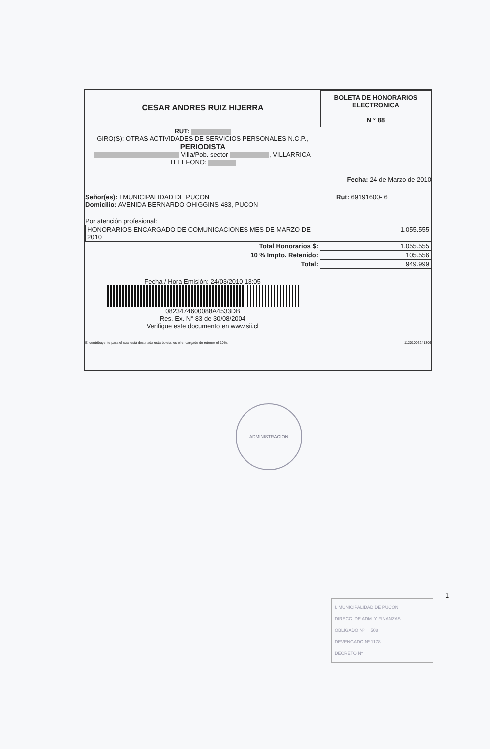CESAR ANDRES RUIZ HIJERRA
BOLETA DE HONORARIOS
ELECTRONICA
N ° 88
RUT:
GIRO(S): OTRAS ACTIVIDADES DE SERVICIOS PERSONALES N.C.P.,
PERIODISTA
Villa/Pob. sector , VILLARRICA
TELEFONO:
Fecha: 24 de Marzo de 2010
Señor(es): I MUNICIPALIDAD DE PUCON
Domicilio: AVENIDA BERNARDO OHIGGINS 483, PUCON
Rut: 69191600- 6
Por atención profesional:
| HONORARIOS ENCARGADO DE COMUNICACIONES MES DE MARZO DE 2010 | 1.055.555 |
| Total Honorarios $: | 1.055.555 |
| 10 % Impto. Retenido: | 105.556 |
| Total: | 949.999 |
Fecha / Hora Emisión: 24/03/2010 13:05
0823474600088A4533DB
Res. Ex. N° 83 de 30/08/2004
Verifique este documento en www.sii.cl
El contribuyente para el cual está destinada esta boleta, es el encargado de retener el 10%.
11201003241306
ADMINISTRACION
1
I. MUNICIPALIDAD DE PUCON
DIRECC. DE ADM. Y FINANZAS
OBLIGADO Nº 508
DEVENGADO Nº 1178
DECRETO Nº